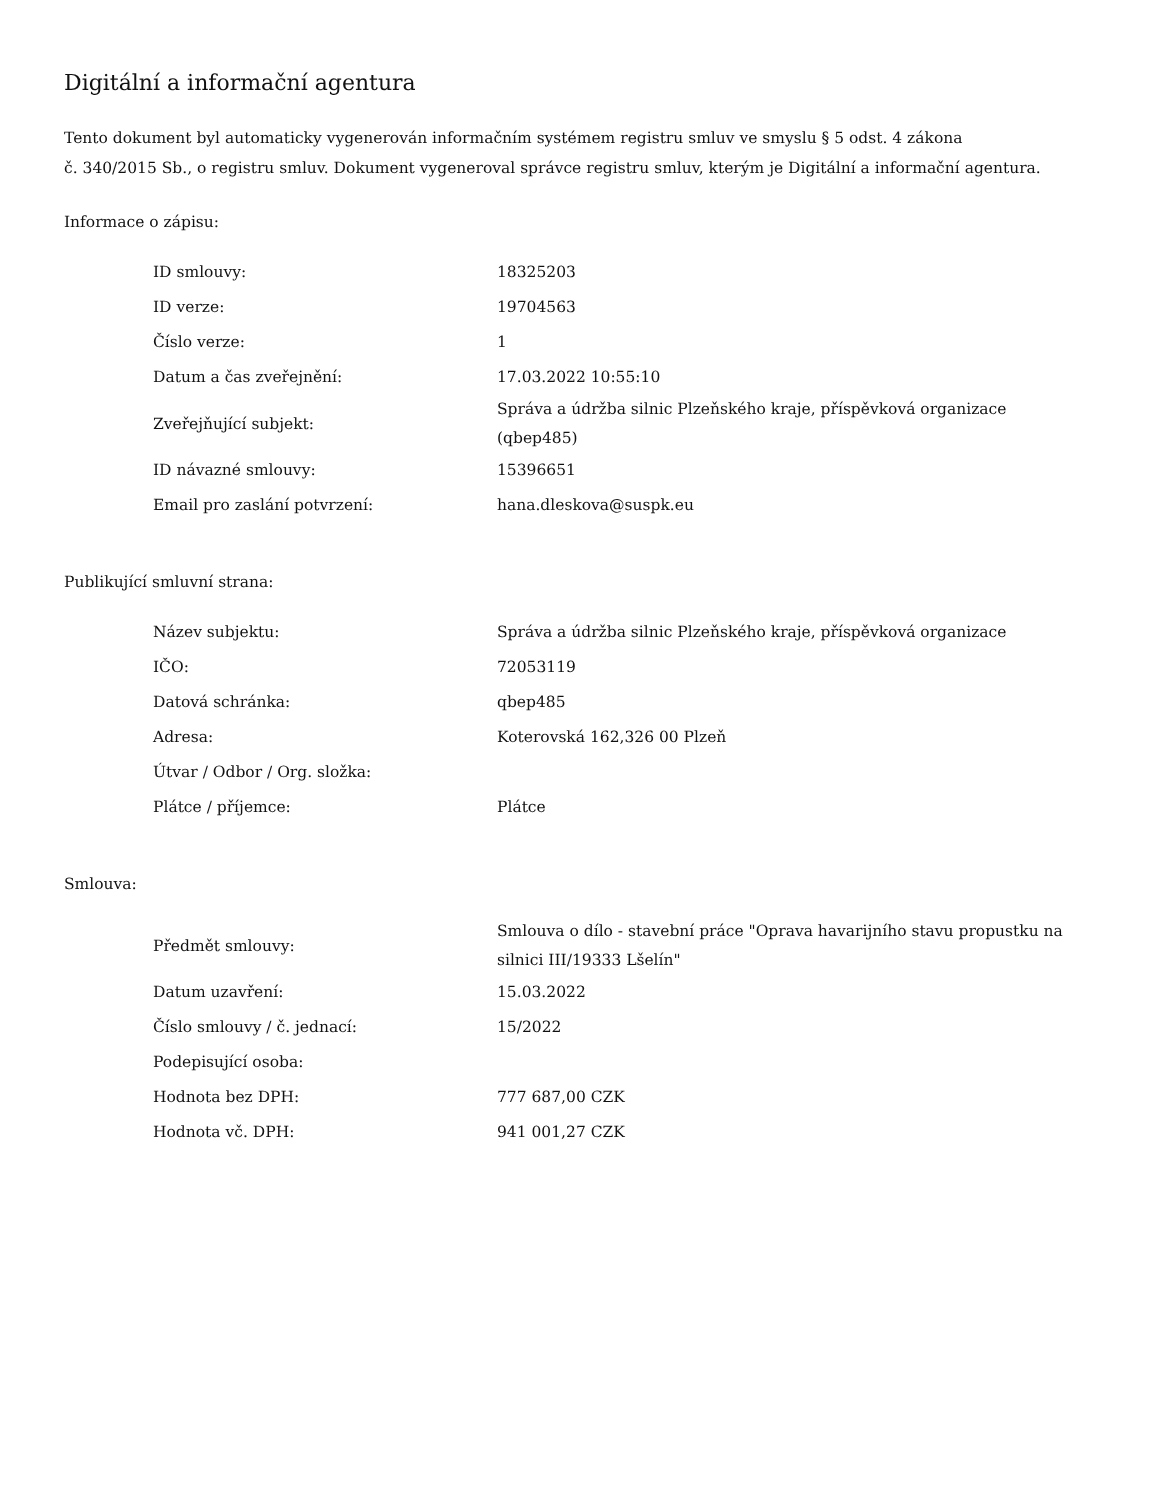Digitální a informační agentura
Tento dokument byl automaticky vygenerován informačním systémem registru smluv ve smyslu § 5 odst. 4 zákona
č. 340/2015 Sb., o registru smluv. Dokument vygeneroval správce registru smluv, kterým je Digitální a informační agentura.
Informace o zápisu:
| ID smlouvy: | 18325203 |
| ID verze: | 19704563 |
| Číslo verze: | 1 |
| Datum a čas zveřejnění: | 17.03.2022 10:55:10 |
| Zveřejňující subjekt: | Správa a údržba silnic Plzeňského kraje, příspěvková organizace (qbep485) |
| ID návazné smlouvy: | 15396651 |
| Email pro zaslání potvrzení: | hana.dleskova@suspk.eu |
Publikující smluvní strana:
| Název subjektu: | Správa a údržba silnic Plzeňského kraje, příspěvková organizace |
| IČO: | 72053119 |
| Datová schránka: | qbep485 |
| Adresa: | Koterovská 162,326 00 Plzeň |
| Útvar / Odbor / Org. složka: | |
| Plátce / příjemce: | Plátce |
Smlouva:
| Předmět smlouvy: | Smlouva o dílo - stavební práce "Oprava havarijního stavu propustku na silnici III/19333 Lšelín" |
| Datum uzavření: | 15.03.2022 |
| Číslo smlouvy / č. jednací: | 15/2022 |
| Podepisující osoba: | |
| Hodnota bez DPH: | 777 687,00 CZK |
| Hodnota vč. DPH: | 941 001,27 CZK |